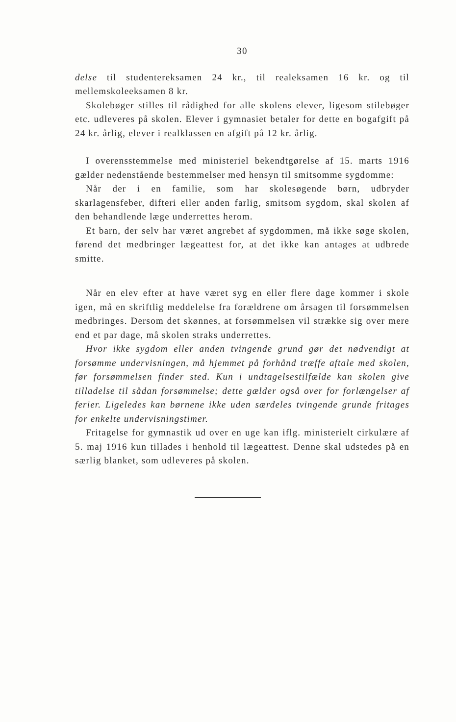30
delse til studentereksamen 24 kr., til realeksamen 16 kr. og til mellemskoleeksamen 8 kr.
Skolebøger stilles til rådighed for alle skolens elever, ligesom stilebøger etc. udleveres på skolen. Elever i gymnasiet betaler for dette en bogafgift på 24 kr. årlig, elever i realklassen en afgift på 12 kr. årlig.
I overensstemmelse med ministeriel bekendtgørelse af 15. marts 1916 gælder nedenstående bestemmelser med hensyn til smitsomme sygdomme:
Når der i en familie, som har skolesøgende børn, udbryder skarlagensfeber, difteri eller anden farlig, smitsom sygdom, skal skolen af den behandlende læge underrettes herom.
Et barn, der selv har været angrebet af sygdommen, må ikke søge skolen, førend det medbringer lægeattest for, at det ikke kan antages at udbrede smitte.
Når en elev efter at have været syg en eller flere dage kommer i skole igen, må en skriftlig meddelelse fra forældrene om årsagen til forsømmelsen medbringes. Dersom det skønnes, at forsømmelsen vil strække sig over mere end et par dage, må skolen straks underrettes.
Hvor ikke sygdom eller anden tvingende grund gør det nødvendigt at forsømme undervisningen, må hjemmet på forhånd træffe aftale med skolen, før forsømmelsen finder sted. Kun i undtagelsestilfælde kan skolen give tilladelse til sådan forsømmelse; dette gælder også over for forlængelser af ferier. Ligeledes kan børnene ikke uden særdeles tvingende grunde fritages for enkelte undervisningstimer.
Fritagelse for gymnastik ud over en uge kan iflg. ministerielt cirkulære af 5. maj 1916 kun tillades i henhold til lægeattest. Denne skal udstedes på en særlig blanket, som udleveres på skolen.